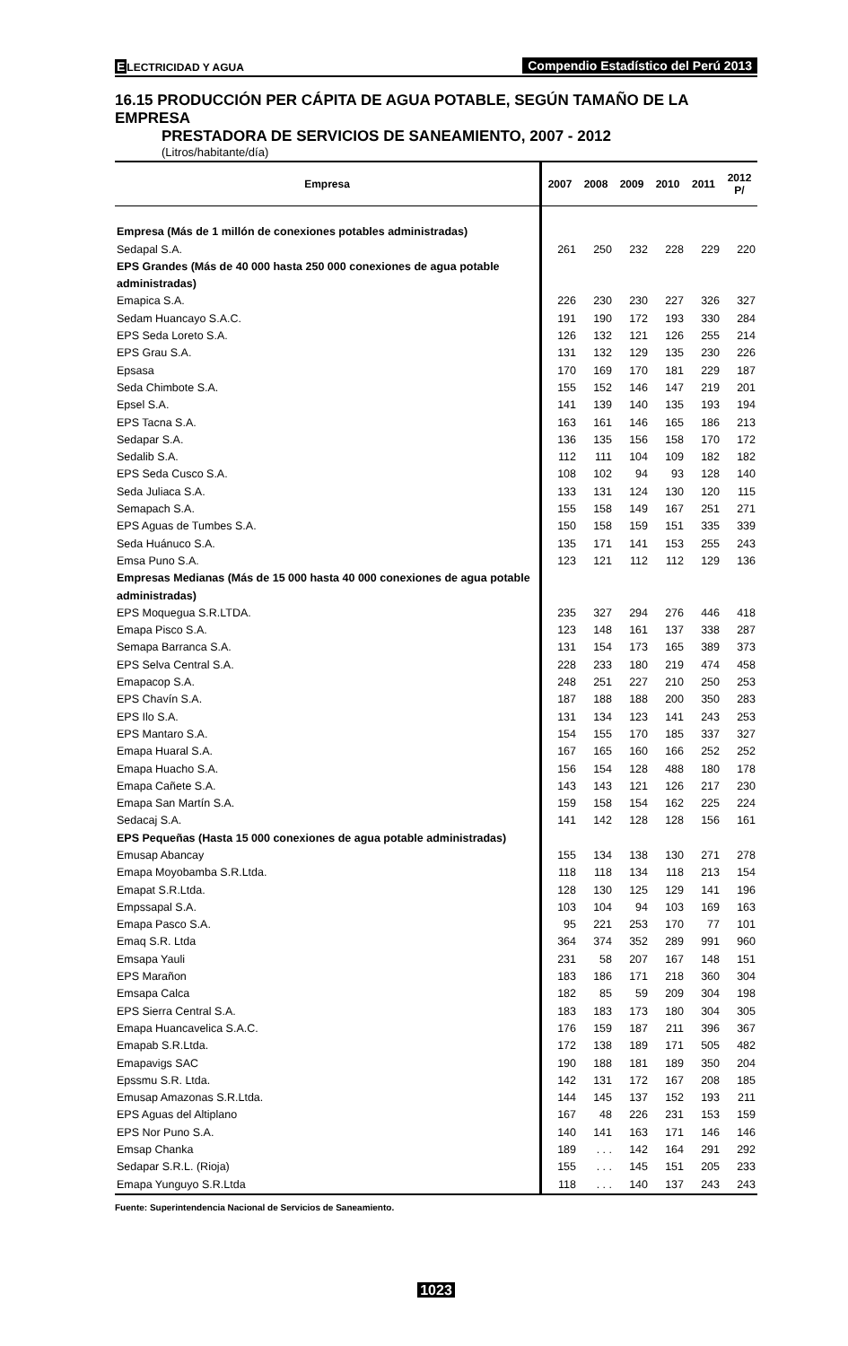ELECTRICIDAD Y AGUA
Compendio Estadístico del Perú 2013
16.15 PRODUCCIÓN PER CÁPITA DE AGUA POTABLE, SEGÚN TAMAÑO DE LA EMPRESA
PRESTADORA DE SERVICIOS DE SANEAMIENTO, 2007 - 2012
(Litros/habitante/día)
| Empresa | 2007 | 2008 | 2009 | 2010 | 2011 | 2012 P/ |
| --- | --- | --- | --- | --- | --- | --- |
| Empresa (Más de 1 millón de conexiones potables administradas) | | | | | | |
| Sedapal S.A. | 261 | 250 | 232 | 228 | 229 | 220 |
| EPS Grandes (Más de 40 000 hasta 250 000 conexiones de agua potable administradas) | | | | | | |
| Emapica S.A. | 226 | 230 | 230 | 227 | 326 | 327 |
| Sedam Huancayo S.A.C. | 191 | 190 | 172 | 193 | 330 | 284 |
| EPS Seda Loreto S.A. | 126 | 132 | 121 | 126 | 255 | 214 |
| EPS Grau S.A. | 131 | 132 | 129 | 135 | 230 | 226 |
| Epsasa | 170 | 169 | 170 | 181 | 229 | 187 |
| Seda Chimbote S.A. | 155 | 152 | 146 | 147 | 219 | 201 |
| Epsel S.A. | 141 | 139 | 140 | 135 | 193 | 194 |
| EPS Tacna S.A. | 163 | 161 | 146 | 165 | 186 | 213 |
| Sedapar S.A. | 136 | 135 | 156 | 158 | 170 | 172 |
| Sedalib S.A. | 112 | 111 | 104 | 109 | 182 | 182 |
| EPS Seda Cusco S.A. | 108 | 102 | 94 | 93 | 128 | 140 |
| Seda Juliaca S.A. | 133 | 131 | 124 | 130 | 120 | 115 |
| Semapach S.A. | 155 | 158 | 149 | 167 | 251 | 271 |
| EPS Aguas de Tumbes S.A. | 150 | 158 | 159 | 151 | 335 | 339 |
| Seda Huánuco S.A. | 135 | 171 | 141 | 153 | 255 | 243 |
| Emsa Puno S.A. | 123 | 121 | 112 | 112 | 129 | 136 |
| Empresas Medianas (Más de 15 000 hasta 40 000 conexiones de agua potable administradas) | | | | | | |
| EPS Moquegua S.R.LTDA. | 235 | 327 | 294 | 276 | 446 | 418 |
| Emapa Pisco S.A. | 123 | 148 | 161 | 137 | 338 | 287 |
| Semapa Barranca S.A. | 131 | 154 | 173 | 165 | 389 | 373 |
| EPS Selva Central S.A. | 228 | 233 | 180 | 219 | 474 | 458 |
| Emapacop S.A. | 248 | 251 | 227 | 210 | 250 | 253 |
| EPS Chavín S.A. | 187 | 188 | 188 | 200 | 350 | 283 |
| EPS Ilo S.A. | 131 | 134 | 123 | 141 | 243 | 253 |
| EPS Mantaro S.A. | 154 | 155 | 170 | 185 | 337 | 327 |
| Emapa Huaral S.A. | 167 | 165 | 160 | 166 | 252 | 252 |
| Emapa Huacho S.A. | 156 | 154 | 128 | 488 | 180 | 178 |
| Emapa Cañete S.A. | 143 | 143 | 121 | 126 | 217 | 230 |
| Emapa San Martín S.A. | 159 | 158 | 154 | 162 | 225 | 224 |
| Sedacaj S.A. | 141 | 142 | 128 | 128 | 156 | 161 |
| EPS Pequeñas (Hasta 15 000 conexiones de agua potable administradas) | | | | | | |
| Emusap Abancay | 155 | 134 | 138 | 130 | 271 | 278 |
| Emapa Moyobamba S.R.Ltda. | 118 | 118 | 134 | 118 | 213 | 154 |
| Emapat S.R.Ltda. | 128 | 130 | 125 | 129 | 141 | 196 |
| Empssapal S.A. | 103 | 104 | 94 | 103 | 169 | 163 |
| Emapa Pasco S.A. | 95 | 221 | 253 | 170 | 77 | 101 |
| Emaq S.R. Ltda | 364 | 374 | 352 | 289 | 991 | 960 |
| Emsapa Yauli | 231 | 58 | 207 | 167 | 148 | 151 |
| EPS Marañon | 183 | 186 | 171 | 218 | 360 | 304 |
| Emsapa Calca | 182 | 85 | 59 | 209 | 304 | 198 |
| EPS Sierra Central S.A. | 183 | 183 | 173 | 180 | 304 | 305 |
| Emapa Huancavelica S.A.C. | 176 | 159 | 187 | 211 | 396 | 367 |
| Emapab S.R.Ltda. | 172 | 138 | 189 | 171 | 505 | 482 |
| Emapavigs SAC | 190 | 188 | 181 | 189 | 350 | 204 |
| Epssmu S.R. Ltda. | 142 | 131 | 172 | 167 | 208 | 185 |
| Emusap Amazonas S.R.Ltda. | 144 | 145 | 137 | 152 | 193 | 211 |
| EPS Aguas del Altiplano | 167 | 48 | 226 | 231 | 153 | 159 |
| EPS Nor Puno S.A. | 140 | 141 | 163 | 171 | 146 | 146 |
| Emsap Chanka | 189 | . . . | 142 | 164 | 291 | 292 |
| Sedapar S.R.L. (Rioja) | 155 | . . . | 145 | 151 | 205 | 233 |
| Emapa Yunguyo S.R.Ltda | 118 | . . . | 140 | 137 | 243 | 243 |
Fuente: Superintendencia Nacional de Servicios de Saneamiento.
1023